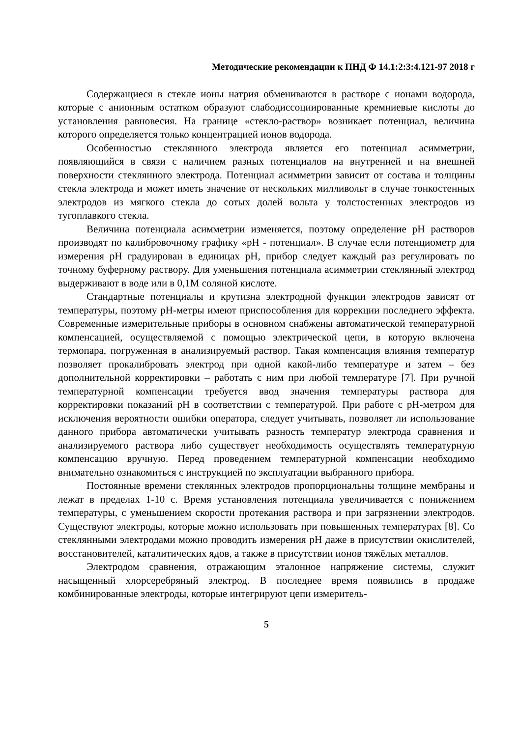Методические рекомендации к ПНД Ф 14.1:2:3:4.121-97 2018 г
Содержащиеся в стекле ионы натрия обмениваются в растворе с ионами водорода, которые с анионным остатком образуют слабодиссоциированные кремниевые кислоты до установления равновесия. На границе «стекло-раствор» возникает потенциал, величина которого определяется только концентрацией ионов водорода.
Особенностью стеклянного электрода является его потенциал асимметрии, появляющийся в связи с наличием разных потенциалов на внутренней и на внешней поверхности стеклянного электрода. Потенциал асимметрии зависит от состава и толщины стекла электрода и может иметь значение от нескольких милливольт в случае тонкостенных электродов из мягкого стекла до сотых долей вольта у толстостенных электродов из тугоплавкого стекла.
Величина потенциала асимметрии изменяется, поэтому определение pH растворов производят по калибровочному графику «pH - потенциал». В случае если потенциометр для измерения pH градуирован в единицах pH, прибор следует каждый раз регулировать по точному буферному раствору. Для уменьшения потенциала асимметрии стеклянный электрод выдерживают в воде или в 0,1М соляной кислоте.
Стандартные потенциалы и крутизна электродной функции электродов зависят от температуры, поэтому pH-метры имеют приспособления для коррекции последнего эффекта. Современные измерительные приборы в основном снабжены автоматической температурной компенсацией, осуществляемой с помощью электрической цепи, в которую включена термопара, погруженная в анализируемый раствор. Такая компенсация влияния температур позволяет прокалибровать электрод при одной какой-либо температуре и затем – без дополнительной корректировки – работать с ним при любой температуре [7]. При ручной температурной компенсации требуется ввод значения температуры раствора для корректировки показаний pH в соответствии с температурой. При работе с pH-метром для исключения вероятности ошибки оператора, следует учитывать, позволяет ли использование данного прибора автоматически учитывать разность температур электрода сравнения и анализируемого раствора либо существует необходимость осуществлять температурную компенсацию вручную. Перед проведением температурной компенсации необходимо внимательно ознакомиться с инструкцией по эксплуатации выбранного прибора.
Постоянные времени стеклянных электродов пропорциональны толщине мембраны и лежат в пределах 1-10 с. Время установления потенциала увеличивается с понижением температуры, с уменьшением скорости протекания раствора и при загрязнении электродов. Существуют электроды, которые можно использовать при повышенных температурах [8]. Со стеклянными электродами можно проводить измерения pH даже в присутствии окислителей, восстановителей, каталитических ядов, а также в присутствии ионов тяжёлых металлов.
Электродом сравнения, отражающим эталонное напряжение системы, служит насыщенный хлорсеребряный электрод. В последнее время появились в продаже комбинированные электроды, которые интегрируют цепи измеритель-
5